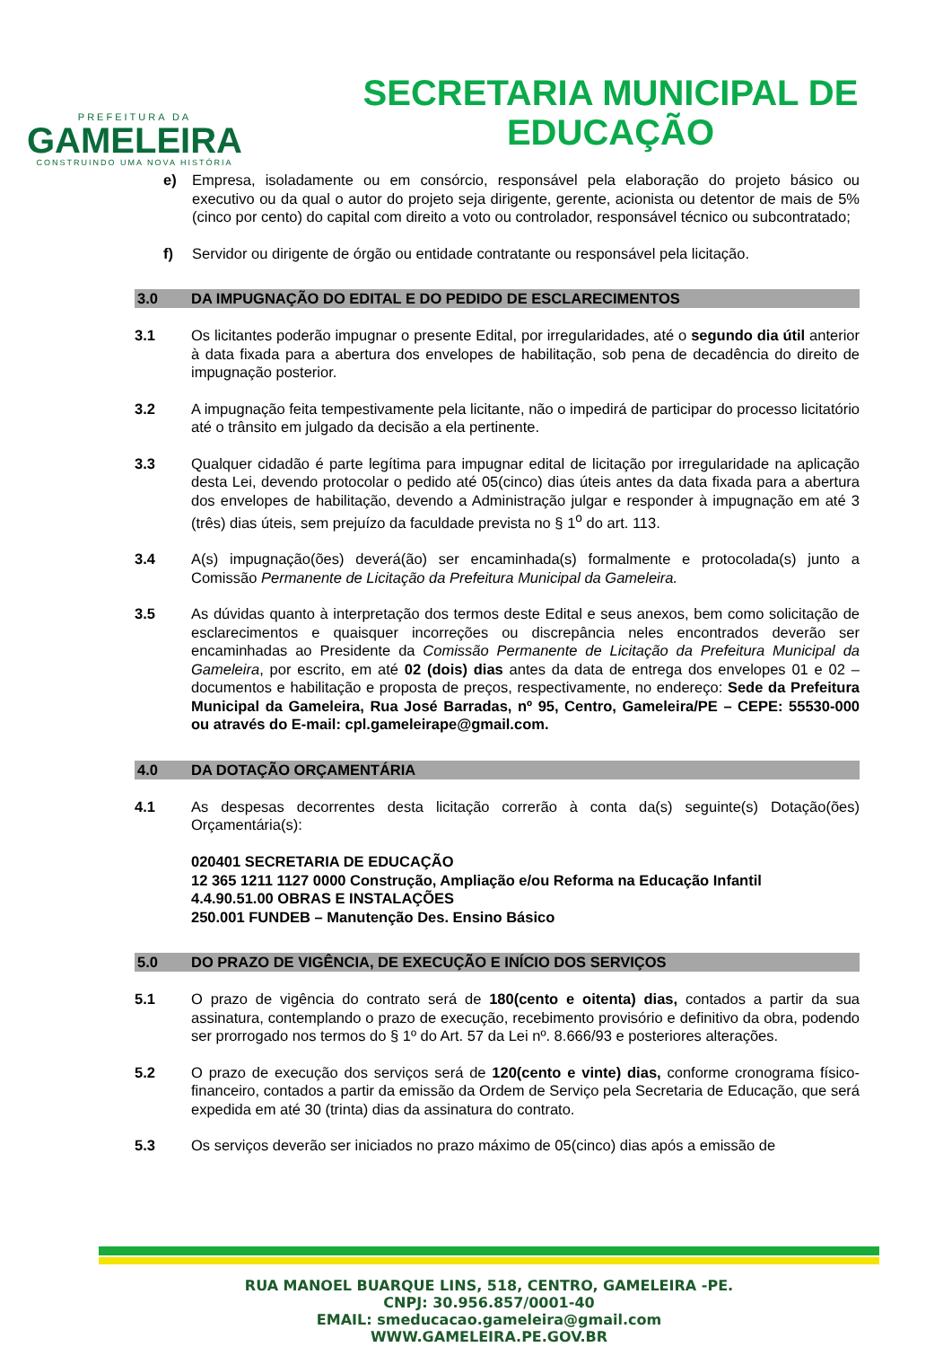PREFEITURA DA
GAMELEIRA
CONSTRUINDO UMA NOVA HISTÓRIA
SECRETARIA MUNICIPAL DE
EDUCAÇÃO
e) Empresa, isoladamente ou em consórcio, responsável pela elaboração do projeto básico ou executivo ou da qual o autor do projeto seja dirigente, gerente, acionista ou detentor de mais de 5% (cinco por cento) do capital com direito a voto ou controlador, responsável técnico ou subcontratado;
f) Servidor ou dirigente de órgão ou entidade contratante ou responsável pela licitação.
3.0 DA IMPUGNAÇÃO DO EDITAL E DO PEDIDO DE ESCLARECIMENTOS
3.1 Os licitantes poderão impugnar o presente Edital, por irregularidades, até o segundo dia útil anterior à data fixada para a abertura dos envelopes de habilitação, sob pena de decadência do direito de impugnação posterior.
3.2 A impugnação feita tempestivamente pela licitante, não o impedirá de participar do processo licitatório até o trânsito em julgado da decisão a ela pertinente.
3.3 Qualquer cidadão é parte legítima para impugnar edital de licitação por irregularidade na aplicação desta Lei, devendo protocolar o pedido até 05(cinco) dias úteis antes da data fixada para a abertura dos envelopes de habilitação, devendo a Administração julgar e responder à impugnação em até 3 (três) dias úteis, sem prejuízo da faculdade prevista no § 1<sup>o</sup> do art. 113.
3.4 A(s) impugnação(ões) deverá(ão) ser encaminhada(s) formalmente e protocolada(s) junto a Comissão Permanente de Licitação da Prefeitura Municipal da Gameleira.
3.5 As dúvidas quanto à interpretação dos termos deste Edital e seus anexos, bem como solicitação de esclarecimentos e quaisquer incorreções ou discrepância neles encontrados deverão ser encaminhadas ao Presidente da Comissão Permanente de Licitação da Prefeitura Municipal da Gameleira, por escrito, em até 02 (dois) dias antes da data de entrega dos envelopes 01 e 02 – documentos e habilitação e proposta de preços, respectivamente, no endereço: Sede da Prefeitura Municipal da Gameleira, Rua José Barradas, nº 95, Centro, Gameleira/PE – CEPE: 55530-000 ou através do E-mail: cpl.gameleirape@gmail.com.
4.0 DA DOTAÇÃO ORÇAMENTÁRIA
4.1 As despesas decorrentes desta licitação correrão à conta da(s) seguinte(s) Dotação(ões) Orçamentária(s):
020401 SECRETARIA DE EDUCAÇÃO
12 365 1211 1127 0000 Construção, Ampliação e/ou Reforma na Educação Infantil
4.4.90.51.00 OBRAS E INSTALAÇÕES
250.001 FUNDEB – Manutenção Des. Ensino Básico
5.0 DO PRAZO DE VIGÊNCIA, DE EXECUÇÃO E INÍCIO DOS SERVIÇOS
5.1 O prazo de vigência do contrato será de 180(cento e oitenta) dias, contados a partir da sua assinatura, contemplando o prazo de execução, recebimento provisório e definitivo da obra, podendo ser prorrogado nos termos do § 1º do Art. 57 da Lei nº. 8.666/93 e posteriores alterações.
5.2 O prazo de execução dos serviços será de 120(cento e vinte) dias, conforme cronograma físico-financeiro, contados a partir da emissão da Ordem de Serviço pela Secretaria de Educação, que será expedida em até 30 (trinta) dias da assinatura do contrato.
5.3 Os serviços deverão ser iniciados no prazo máximo de 05(cinco) dias após a emissão de
RUA MANOEL BUARQUE LINS, 518, CENTRO, GAMELEIRA -PE.
CNPJ: 30.956.857/0001-40
EMAIL: smeducacao.gameleira@gmail.com
WWW.GAMELEIRA.PE.GOV.BR